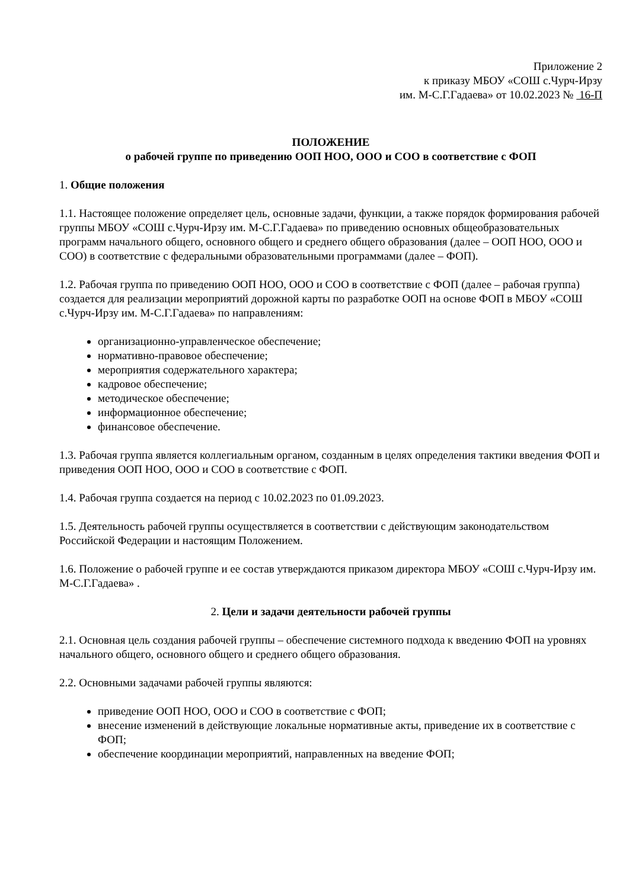Приложение 2
к приказу МБОУ «СОШ с.Чурч-Ирзу
им. М-С.Г.Гадаева» от 10.02.2023 № 16-П
ПОЛОЖЕНИЕ
о рабочей группе по приведению ООП НОО, ООО и СОО в соответствие с ФОП
1. Общие положения
1.1. Настоящее положение определяет цель, основные задачи, функции, а также порядок формирования рабочей группы МБОУ «СОШ с.Чурч-Ирзу им. М-С.Г.Гадаева» по приведению основных общеобразовательных программ начального общего, основного общего и среднего общего образования (далее – ООП НОО, ООО и СОО) в соответствие с федеральными образовательными программами (далее – ФОП).
1.2. Рабочая группа по приведению ООП НОО, ООО и СОО в соответствие с ФОП (далее – рабочая группа) создается для реализации мероприятий дорожной карты по разработке ООП на основе ФОП в МБОУ «СОШ с.Чурч-Ирзу им. М-С.Г.Гадаева» по направлениям:
организационно-управленческое обеспечение;
нормативно-правовое обеспечение;
мероприятия содержательного характера;
кадровое обеспечение;
методическое обеспечение;
информационное обеспечение;
финансовое обеспечение.
1.3. Рабочая группа является коллегиальным органом, созданным в целях определения тактики введения ФОП и приведения ООП НОО, ООО и СОО в соответствие с ФОП.
1.4. Рабочая группа создается на период с 10.02.2023 по 01.09.2023.
1.5. Деятельность рабочей группы осуществляется в соответствии с действующим законодательством Российской Федерации и настоящим Положением.
1.6. Положение о рабочей группе и ее состав утверждаются приказом директора МБОУ «СОШ с.Чурч-Ирзу им. М-С.Г.Гадаева» .
2. Цели и задачи деятельности рабочей группы
2.1. Основная цель создания рабочей группы – обеспечение системного подхода к введению ФОП на уровнях начального общего, основного общего и среднего общего образования.
2.2. Основными задачами рабочей группы являются:
приведение ООП НОО, ООО и СОО в соответствие с ФОП;
внесение изменений в действующие локальные нормативные акты, приведение их в соответствие с ФОП;
обеспечение координации мероприятий, направленных на введение ФОП;